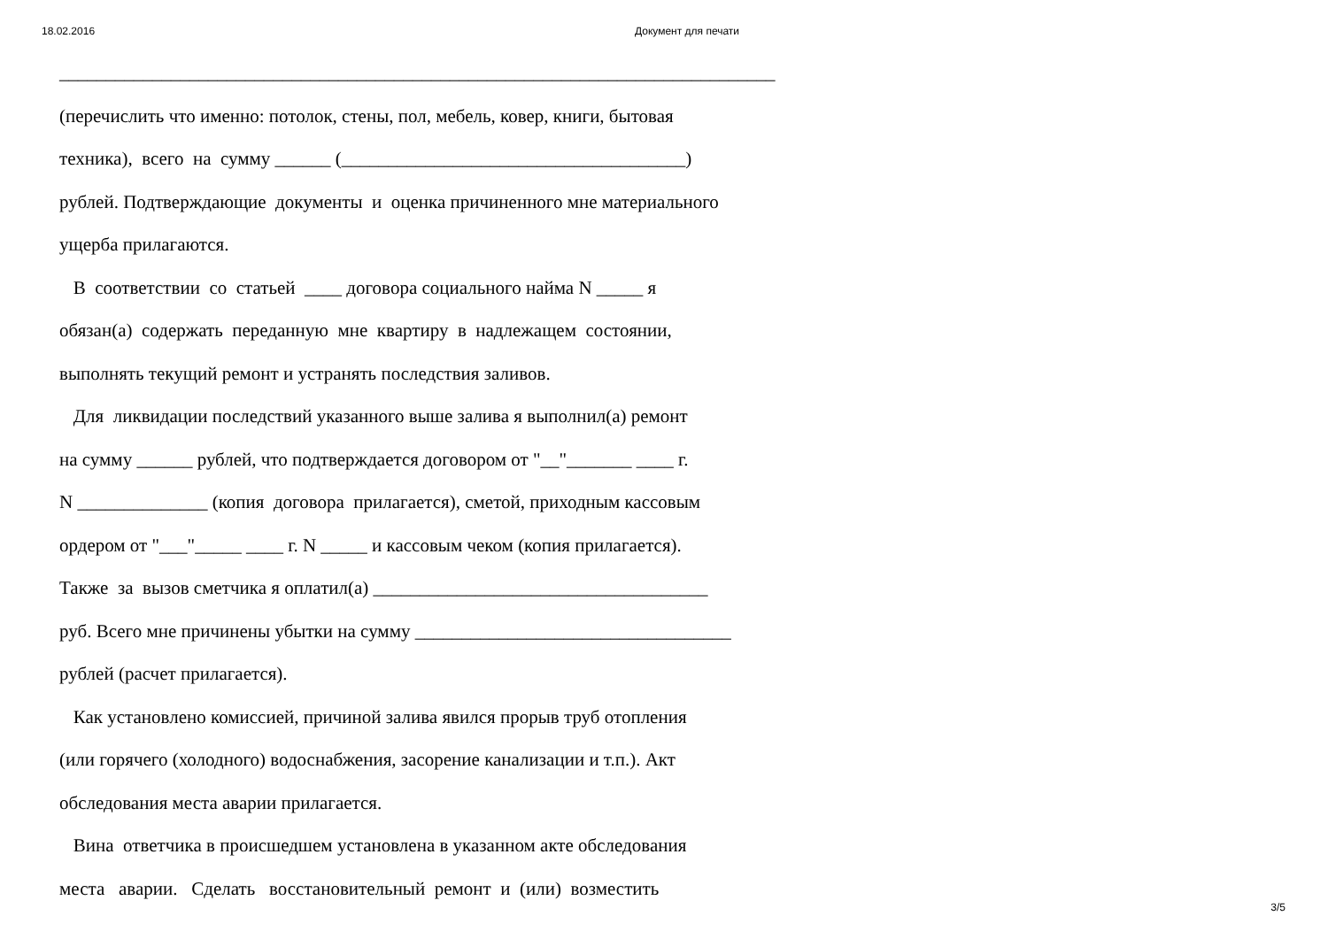18.02.2016 Документ для печати
_____________________________________________________________________________ (перечислить что именно: потолок, стены, пол, мебель, ковер, книги, бытовая техника), всего на сумму ______ (_____________________________________) рублей. Подтверждающие документы и оценка причиненного мне материального ущерба прилагаются. В соответствии со статьей ____ договора социального найма N _____ я обязан(а) содержать переданную мне квартиру в надлежащем состоянии, выполнять текущий ремонт и устранять последствия заливов. Для ликвидации последствий указанного выше залива я выполнил(а) ремонт на сумму ______ рублей, что подтверждается договором от "__"_______ ____ г. N ______________ (копия договора прилагается), сметой, приходным кассовым ордером от "___"_____ ____ г. N _____ и кассовым чеком (копия прилагается). Также за вызов сметчика я оплатил(а) ____________________________________ руб. Всего мне причинены убытки на сумму __________________________________ рублей (расчет прилагается). Как установлено комиссией, причиной залива явился прорыв труб отопления (или горячего (холодного) водоснабжения, засорение канализации и т.п.). Акт обследования места аварии прилагается. Вина ответчика в происшедшем установлена в указанном акте обследования места аварии. Сделать восстановительный ремонт и (или) возместить
3/5